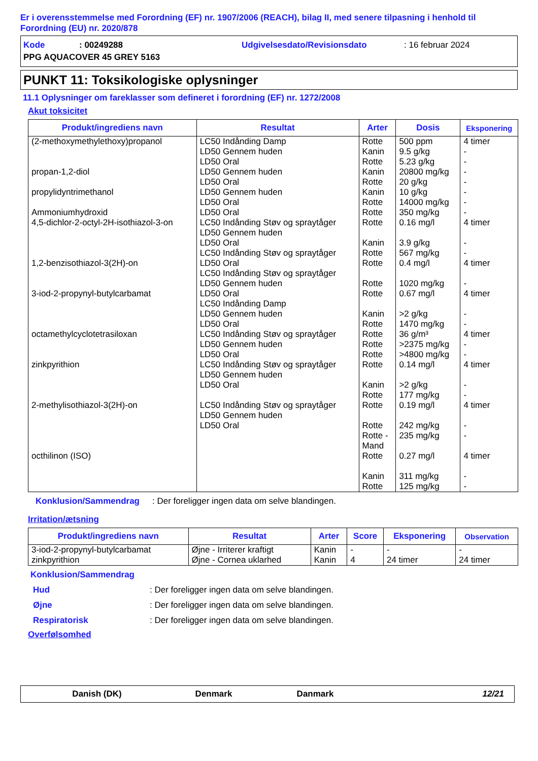Er i overensstemmelse med Forordning (EF) nr. 1907/2006 (REACH), bilag II, med senere tilpasning i henhold til Forordning (EU) nr. 2020/878
Kode: 00249288 Udgivelsesdato/Revisionsdato: 16 februar 2024
PPG AQUACOVER 45 GREY 5163
PUNKT 11: Toksikologiske oplysninger
11.1 Oplysninger om fareklasser som defineret i forordning (EF) nr. 1272/2008
Akut toksicitet
| Produkt/ingrediens navn | Resultat | Arter | Dosis | Eksponering |
| --- | --- | --- | --- | --- |
| (2-methoxymethylethoxy)propanol propan-1,2-diol propylidyntrimethanol Ammoniumhydroxid 4,5-dichlor-2-octyl-2H-isothiazol-3-on 1,2-benzisothiazol-3(2H)-on 3-iod-2-propynyl-butylcarbamat octamethylcyclotetrasiloxan zinkpyrithion 2-methylisothiazol-3(2H)-on octhilinon (ISO) | LC50 Indånding Damp LD50 Gennem huden LD50 Oral LD50 Gennem huden LD50 Oral LD50 Gennem huden LD50 Oral LD50 Oral LC50 Indånding Støv og spraytåger LD50 Gennem huden LD50 Oral LC50 Indånding Støv og spraytåger LD50 Oral LC50 Indånding Støv og spraytåger LD50 Gennem huden LD50 Oral LC50 Indånding Damp LD50 Gennem huden LD50 Oral LC50 Indånding Støv og spraytåger LD50 Gennem huden LD50 Oral LC50 Indånding Støv og spraytåger LD50 Gennem huden LD50 Oral LC50 Indånding Støv og spraytåger LD50 Gennem huden LD50 Oral | Rotte Kanin Rotte Kanin Rotte Kanin Rotte Rotte Rotte Kanin Rotte Rotte Rotte Rotte Kanin Rotte Rotte Rotte Rotte Rotte Kanin Rotte Rotte Rotte Rotte - Mand Rotte Kanin Rotte | 500 ppm 9.5 g/kg 5.23 g/kg 20800 mg/kg 20 g/kg 10 g/kg 14000 mg/kg 350 mg/kg 0.16 mg/l 3.9 g/kg 567 mg/kg 0.4 mg/l 1020 mg/kg 0.67 mg/l >2 g/kg 1470 mg/kg 36 g/m³ >2375 mg/kg >4800 mg/kg 0.14 mg/l >2 g/kg 177 mg/kg 0.19 mg/l 242 mg/kg 235 mg/kg 0.27 mg/l 311 mg/kg 125 mg/kg | 4 timer - - - - - - - 4 timer - - 4 timer - 4 timer - - 4 timer - - 4 timer - - 4 timer - - 4 timer - - |
Konklusion/Sammendrag: Der foreligger ingen data om selve blandingen.
Irritation/ætsning
| Produkt/ingrediens navn | Resultat | Arter | Score | Eksponering | Observation |
| --- | --- | --- | --- | --- | --- |
| 3-iod-2-propynyl-butylcarbamat zinkpyrithion | Øjne - Irriterer kraftigt Øjne - Cornea uklarhed | Kanin Kanin | - 4 | - 24 timer | - 24 timer |
Konklusion/Sammendrag
Hud: Der foreligger ingen data om selve blandingen.
Øjne: Der foreligger ingen data om selve blandingen.
Respiratorisk: Der foreligger ingen data om selve blandingen.
Overfølsomhed
Danish (DK) Denmark Danmark 12/21